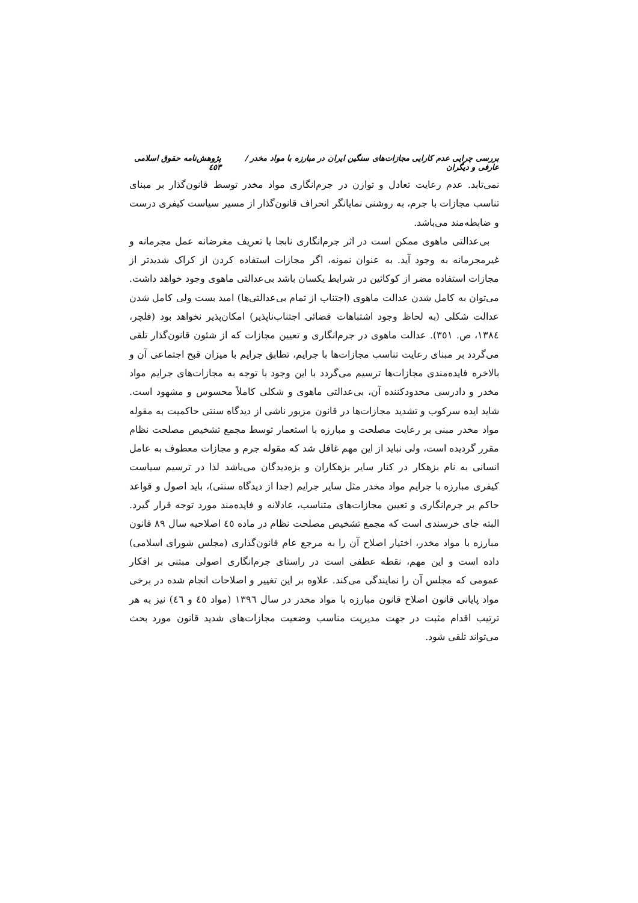بررسی چرایی عدم کارایی مجازات‌های سنگین ایران در مبارزه با مواد مخدر / عارفی و دیگران پژوهش‌نامه حقوق اسلامی ٤٥٣
نمی‌تابد. عدم رعایت تعادل و توازن در جرم‌انگاری مواد مخدر توسط قانون‌گذار بر مبنای تناسب مجازات با جرم، به روشنی نمایانگر انحراف قانون‌گذار از مسیر سیاست کیفری درست و ضابطه‌مند می‌باشد.
بی‌عدالتی ماهوی ممکن است در اثر جرم‌انگاری نابجا یا تعریف مغرضانه عمل مجرمانه و غیرمجرمانه به وجود آید. به عنوان نمونه، اگر مجازات استفاده کردن از کراک شدیدتر از مجازات استفاده مضر از کوکائین در شرایط یکسان باشد بی‌عدالتی ماهوی وجود خواهد داشت. می‌توان به کامل شدن عدالت ماهوی (اجتناب از تمام بی‌عدالتی‌ها) امید بست ولی کامل شدن عدالت شکلی (به لحاظ وجود اشتباهات قضائی اجتناب‌ناپذیر) امکان‌پذیر نخواهد بود (فلچر، ١٣٨٤، ص. ٣٥١). عدالت ماهوی در جرم‌انگاری و تعیین مجازات که از شئون قانون‌گذار تلقی می‌گردد بر مبنای رعایت تناسب مجازات‌ها با جرایم، تطابق جرایم با میزان قبح اجتماعی آن و بالاخره فایده‌مندی مجازات‌ها ترسیم می‌گردد با این وجود با توجه به مجازات‌های جرایم مواد مخدر و دادرسی محدودکننده آن، بی‌عدالتی ماهوی و شکلی کاملاً محسوس و مشهود است. شاید ایده سرکوب و تشدید مجازات‌ها در قانون مزبور ناشی از دیدگاه سنتی حاکمیت به مقوله مواد مخدر مبنی بر رعایت مصلحت و مبارزه با استعمار توسط مجمع تشخیص مصلحت نظام مقرر گردیده است، ولی نباید از این مهم غافل شد که مقوله جرم و مجازات معطوف به عامل انسانی به نام بزهکار در کنار سایر بزهکاران و بزه‌دیدگان می‌باشد لذا در ترسیم سیاست کیفری مبارزه با جرایم مواد مخدر مثل سایر جرایم (جدا از دیدگاه سنتی)، باید اصول و قواعد حاکم بر جرم‌انگاری و تعیین مجازات‌های متناسب، عادلانه و فایده‌مند مورد توجه قرار گیرد. البته جای خرسندی است که مجمع تشخیص مصلحت نظام در ماده ٤٥ اصلاحیه سال ٨٩ قانون مبارزه با مواد مخدر، اختیار اصلاح آن را به مرجع عام قانون‌گذاری (مجلس شورای اسلامی) داده است و این مهم، نقطه عطفی است در راستای جرم‌انگاری اصولی مبتنی بر افکار عمومی که مجلس آن را نمایندگی می‌کند. علاوه بر این تغییر و اصلاحات انجام شده در برخی مواد پایانی قانون اصلاح قانون مبارزه با مواد مخدر در سال ١٣٩٦ (مواد ٤٥ و ٤٦) نیز به هر ترتیب اقدام مثبت در جهت مدیریت مناسب وضعیت مجازات‌های شدید قانون مورد بحث می‌تواند تلقی شود.